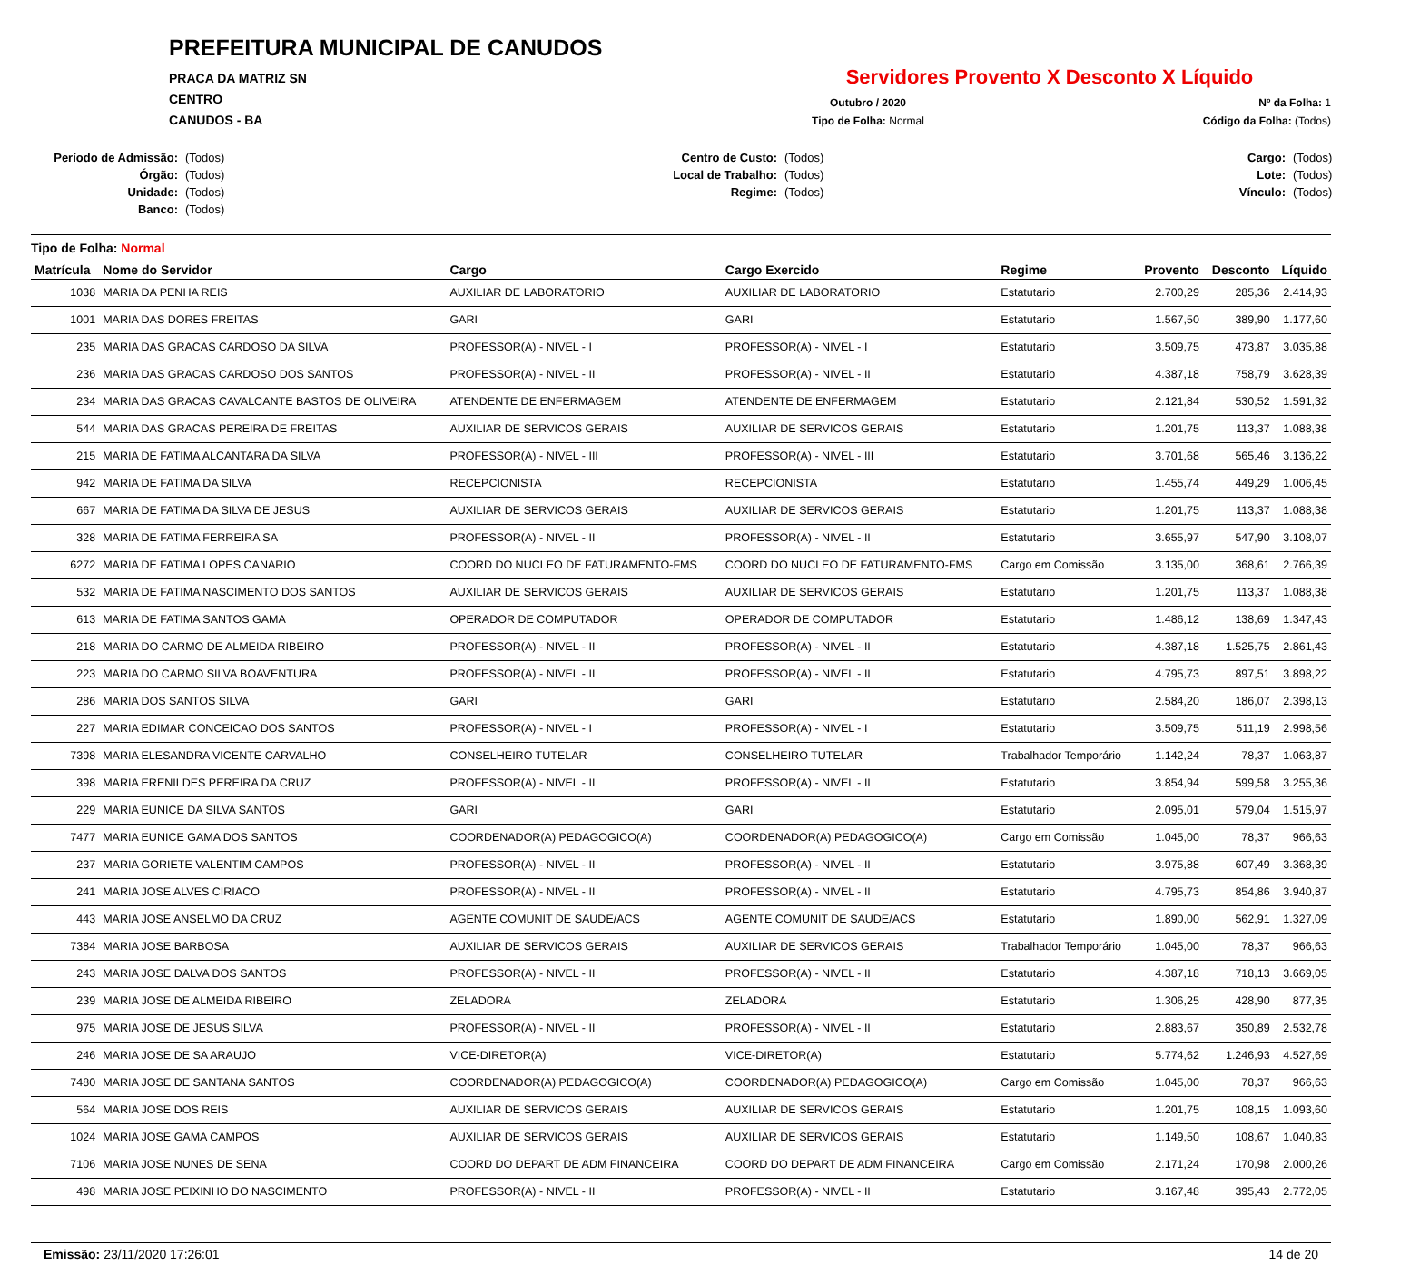PREFEITURA MUNICIPAL DE CANUDOS
PRACA DA MATRIZ SN
CENTRO
CANUDOS - BA
Servidores Provento X Desconto X Líquido
Outubro / 2020
Nº da Folha: 1
Tipo de Folha: Normal
Código da Folha: (Todos)
Período de Admissão: (Todos) Centro de Custo: (Todos) Cargo: (Todos) Órgão: (Todos) Local de Trabalho: (Todos) Lote: (Todos) Unidade: (Todos) Regime: (Todos) Vínculo: (Todos) Banco: (Todos)
Tipo de Folha: Normal
| Matrícula | Nome do Servidor | Cargo | Cargo Exercido | Regime | Provento | Desconto | Líquido |
| --- | --- | --- | --- | --- | --- | --- | --- |
| 1038 | MARIA DA PENHA REIS | AUXILIAR DE LABORATORIO | AUXILIAR DE LABORATORIO | Estatutario | 2.700,29 | 285,36 | 2.414,93 |
| 1001 | MARIA DAS DORES FREITAS | GARI | GARI | Estatutario | 1.567,50 | 389,90 | 1.177,60 |
| 235 | MARIA DAS GRACAS CARDOSO DA SILVA | PROFESSOR(A) - NIVEL - I | PROFESSOR(A) - NIVEL - I | Estatutario | 3.509,75 | 473,87 | 3.035,88 |
| 236 | MARIA DAS GRACAS CARDOSO DOS SANTOS | PROFESSOR(A) - NIVEL - II | PROFESSOR(A) - NIVEL - II | Estatutario | 4.387,18 | 758,79 | 3.628,39 |
| 234 | MARIA DAS GRACAS CAVALCANTE BASTOS DE OLIVEIRA | ATENDENTE DE ENFERMAGEM | ATENDENTE DE ENFERMAGEM | Estatutario | 2.121,84 | 530,52 | 1.591,32 |
| 544 | MARIA DAS GRACAS PEREIRA DE FREITAS | AUXILIAR DE SERVICOS GERAIS | AUXILIAR DE SERVICOS GERAIS | Estatutario | 1.201,75 | 113,37 | 1.088,38 |
| 215 | MARIA DE FATIMA ALCANTARA DA SILVA | PROFESSOR(A) - NIVEL - III | PROFESSOR(A) - NIVEL - III | Estatutario | 3.701,68 | 565,46 | 3.136,22 |
| 942 | MARIA DE FATIMA DA SILVA | RECEPCIONISTA | RECEPCIONISTA | Estatutario | 1.455,74 | 449,29 | 1.006,45 |
| 667 | MARIA DE FATIMA DA SILVA DE JESUS | AUXILIAR DE SERVICOS GERAIS | AUXILIAR DE SERVICOS GERAIS | Estatutario | 1.201,75 | 113,37 | 1.088,38 |
| 328 | MARIA DE FATIMA FERREIRA SA | PROFESSOR(A) - NIVEL - II | PROFESSOR(A) - NIVEL - II | Estatutario | 3.655,97 | 547,90 | 3.108,07 |
| 6272 | MARIA DE FATIMA LOPES CANARIO | COORD DO NUCLEO DE FATURAMENTO-FMS | COORD DO NUCLEO DE FATURAMENTO-FMS | Cargo em Comissão | 3.135,00 | 368,61 | 2.766,39 |
| 532 | MARIA DE FATIMA NASCIMENTO DOS SANTOS | AUXILIAR DE SERVICOS GERAIS | AUXILIAR DE SERVICOS GERAIS | Estatutario | 1.201,75 | 113,37 | 1.088,38 |
| 613 | MARIA DE FATIMA SANTOS GAMA | OPERADOR DE COMPUTADOR | OPERADOR DE COMPUTADOR | Estatutario | 1.486,12 | 138,69 | 1.347,43 |
| 218 | MARIA DO CARMO DE ALMEIDA RIBEIRO | PROFESSOR(A) - NIVEL - II | PROFESSOR(A) - NIVEL - II | Estatutario | 4.387,18 | 1.525,75 | 2.861,43 |
| 223 | MARIA DO CARMO SILVA BOAVENTURA | PROFESSOR(A) - NIVEL - II | PROFESSOR(A) - NIVEL - II | Estatutario | 4.795,73 | 897,51 | 3.898,22 |
| 286 | MARIA DOS SANTOS SILVA | GARI | GARI | Estatutario | 2.584,20 | 186,07 | 2.398,13 |
| 227 | MARIA EDIMAR CONCEICAO DOS SANTOS | PROFESSOR(A) - NIVEL - I | PROFESSOR(A) - NIVEL - I | Estatutario | 3.509,75 | 511,19 | 2.998,56 |
| 7398 | MARIA ELESANDRA VICENTE CARVALHO | CONSELHEIRO TUTELAR | CONSELHEIRO TUTELAR | Trabalhador Temporário | 1.142,24 | 78,37 | 1.063,87 |
| 398 | MARIA ERENILDES PEREIRA DA CRUZ | PROFESSOR(A) - NIVEL - II | PROFESSOR(A) - NIVEL - II | Estatutario | 3.854,94 | 599,58 | 3.255,36 |
| 229 | MARIA EUNICE DA SILVA SANTOS | GARI | GARI | Estatutario | 2.095,01 | 579,04 | 1.515,97 |
| 7477 | MARIA EUNICE GAMA DOS SANTOS | COORDENADOR(A) PEDAGOGICO(A) | COORDENADOR(A) PEDAGOGICO(A) | Cargo em Comissão | 1.045,00 | 78,37 | 966,63 |
| 237 | MARIA GORIETE VALENTIM CAMPOS | PROFESSOR(A) - NIVEL - II | PROFESSOR(A) - NIVEL - II | Estatutario | 3.975,88 | 607,49 | 3.368,39 |
| 241 | MARIA JOSE ALVES CIRIACO | PROFESSOR(A) - NIVEL - II | PROFESSOR(A) - NIVEL - II | Estatutario | 4.795,73 | 854,86 | 3.940,87 |
| 443 | MARIA JOSE ANSELMO DA CRUZ | AGENTE COMUNIT DE SAUDE/ACS | AGENTE COMUNIT DE SAUDE/ACS | Estatutario | 1.890,00 | 562,91 | 1.327,09 |
| 7384 | MARIA JOSE BARBOSA | AUXILIAR DE SERVICOS GERAIS | AUXILIAR DE SERVICOS GERAIS | Trabalhador Temporário | 1.045,00 | 78,37 | 966,63 |
| 243 | MARIA JOSE DALVA DOS SANTOS | PROFESSOR(A) - NIVEL - II | PROFESSOR(A) - NIVEL - II | Estatutario | 4.387,18 | 718,13 | 3.669,05 |
| 239 | MARIA JOSE DE ALMEIDA RIBEIRO | ZELADORA | ZELADORA | Estatutario | 1.306,25 | 428,90 | 877,35 |
| 975 | MARIA JOSE DE JESUS SILVA | PROFESSOR(A) - NIVEL - II | PROFESSOR(A) - NIVEL - II | Estatutario | 2.883,67 | 350,89 | 2.532,78 |
| 246 | MARIA JOSE DE SA ARAUJO | VICE-DIRETOR(A) | VICE-DIRETOR(A) | Estatutario | 5.774,62 | 1.246,93 | 4.527,69 |
| 7480 | MARIA JOSE DE SANTANA SANTOS | COORDENADOR(A) PEDAGOGICO(A) | COORDENADOR(A) PEDAGOGICO(A) | Cargo em Comissão | 1.045,00 | 78,37 | 966,63 |
| 564 | MARIA JOSE DOS REIS | AUXILIAR DE SERVICOS GERAIS | AUXILIAR DE SERVICOS GERAIS | Estatutario | 1.201,75 | 108,15 | 1.093,60 |
| 1024 | MARIA JOSE GAMA CAMPOS | AUXILIAR DE SERVICOS GERAIS | AUXILIAR DE SERVICOS GERAIS | Estatutario | 1.149,50 | 108,67 | 1.040,83 |
| 7106 | MARIA JOSE NUNES DE SENA | COORD DO DEPART DE ADM FINANCEIRA | COORD DO DEPART DE ADM FINANCEIRA | Cargo em Comissão | 2.171,24 | 170,98 | 2.000,26 |
| 498 | MARIA JOSE PEIXINHO DO NASCIMENTO | PROFESSOR(A) - NIVEL - II | PROFESSOR(A) - NIVEL - II | Estatutario | 3.167,48 | 395,43 | 2.772,05 |
Emissão: 23/11/2020 17:26:01 14 de 20